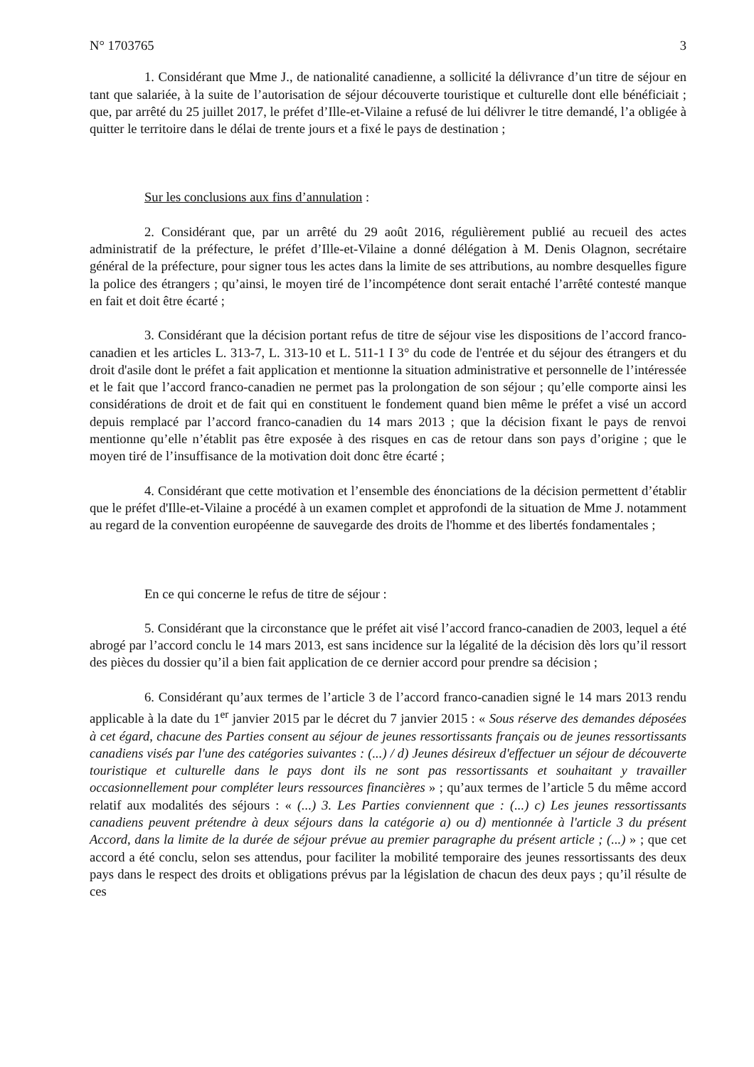N° 1703765 3
1. Considérant que Mme J., de nationalité canadienne, a sollicité la délivrance d’un titre de séjour en tant que salariée, à la suite de l’autorisation de séjour découverte touristique et culturelle dont elle bénéficiait ; que, par arrêté du 25 juillet 2017, le préfet d’Ille-et-Vilaine a refusé de lui délivrer le titre demandé, l’a obligée à quitter le territoire dans le délai de trente jours et a fixé le pays de destination ;
Sur les conclusions aux fins d’annulation :
2. Considérant que, par un arrêté du 29 août 2016, régulièrement publié au recueil des actes administratif de la préfecture, le préfet d’Ille-et-Vilaine a donné délégation à M. Denis Olagnon, secrétaire général de la préfecture, pour signer tous les actes dans la limite de ses attributions, au nombre desquelles figure la police des étrangers ; qu’ainsi, le moyen tiré de l’incompétence dont serait entaché l’arrêté contesté manque en fait et doit être écarté ;
3. Considérant que la décision portant refus de titre de séjour vise les dispositions de l’accord franco-canadien et les articles L. 313-7, L. 313-10 et L. 511-1 I 3° du code de l'entrée et du séjour des étrangers et du droit d'asile dont le préfet a fait application et mentionne la situation administrative et personnelle de l’intéressée et le fait que l’accord franco-canadien ne permet pas la prolongation de son séjour ; qu’elle comporte ainsi les considérations de droit et de fait qui en constituent le fondement quand bien même le préfet a visé un accord depuis remplacé par l’accord franco-canadien du 14 mars 2013 ; que la décision fixant le pays de renvoi mentionne qu’elle n’établit pas être exposée à des risques en cas de retour dans son pays d’origine ; que le moyen tiré de l’insuffisance de la motivation doit donc être écarté ;
4. Considérant que cette motivation et l’ensemble des énonciations de la décision permettent d’établir que le préfet d'Ille-et-Vilaine a procédé à un examen complet et approfondi de la situation de Mme J. notamment au regard de la convention européenne de sauvegarde des droits de l'homme et des libertés fondamentales ;
En ce qui concerne le refus de titre de séjour :
5. Considérant que la circonstance que le préfet ait visé l’accord franco-canadien de 2003, lequel a été abrogé par l’accord conclu le 14 mars 2013, est sans incidence sur la légalité de la décision dès lors qu’il ressort des pièces du dossier qu’il a bien fait application de ce dernier accord pour prendre sa décision ;
6. Considérant qu’aux termes de l’article 3 de l’accord franco-canadien signé le 14 mars 2013 rendu applicable à la date du 1<sup>er</sup> janvier 2015 par le décret du 7 janvier 2015 : « Sous réserve des demandes déposées à cet égard, chacune des Parties consent au séjour de jeunes ressortissants français ou de jeunes ressortissants canadiens visés par l'une des catégories suivantes : (...) / d) Jeunes désireux d'effectuer un séjour de découverte touristique et culturelle dans le pays dont ils ne sont pas ressortissants et souhaitant y travailler occasionnellement pour compléter leurs ressources financières » ; qu’aux termes de l’article 5 du même accord relatif aux modalités des séjours : « (...) 3. Les Parties conviennent que : (...) c) Les jeunes ressortissants canadiens peuvent prétendre à deux séjours dans la catégorie a) ou d) mentionnée à l'article 3 du présent Accord, dans la limite de la durée de séjour prévue au premier paragraphe du présent article ; (...) » ; que cet accord a été conclu, selon ses attendus, pour faciliter la mobilité temporaire des jeunes ressortissants des deux pays dans le respect des droits et obligations prévus par la législation de chacun des deux pays ; qu’il résulte de ces